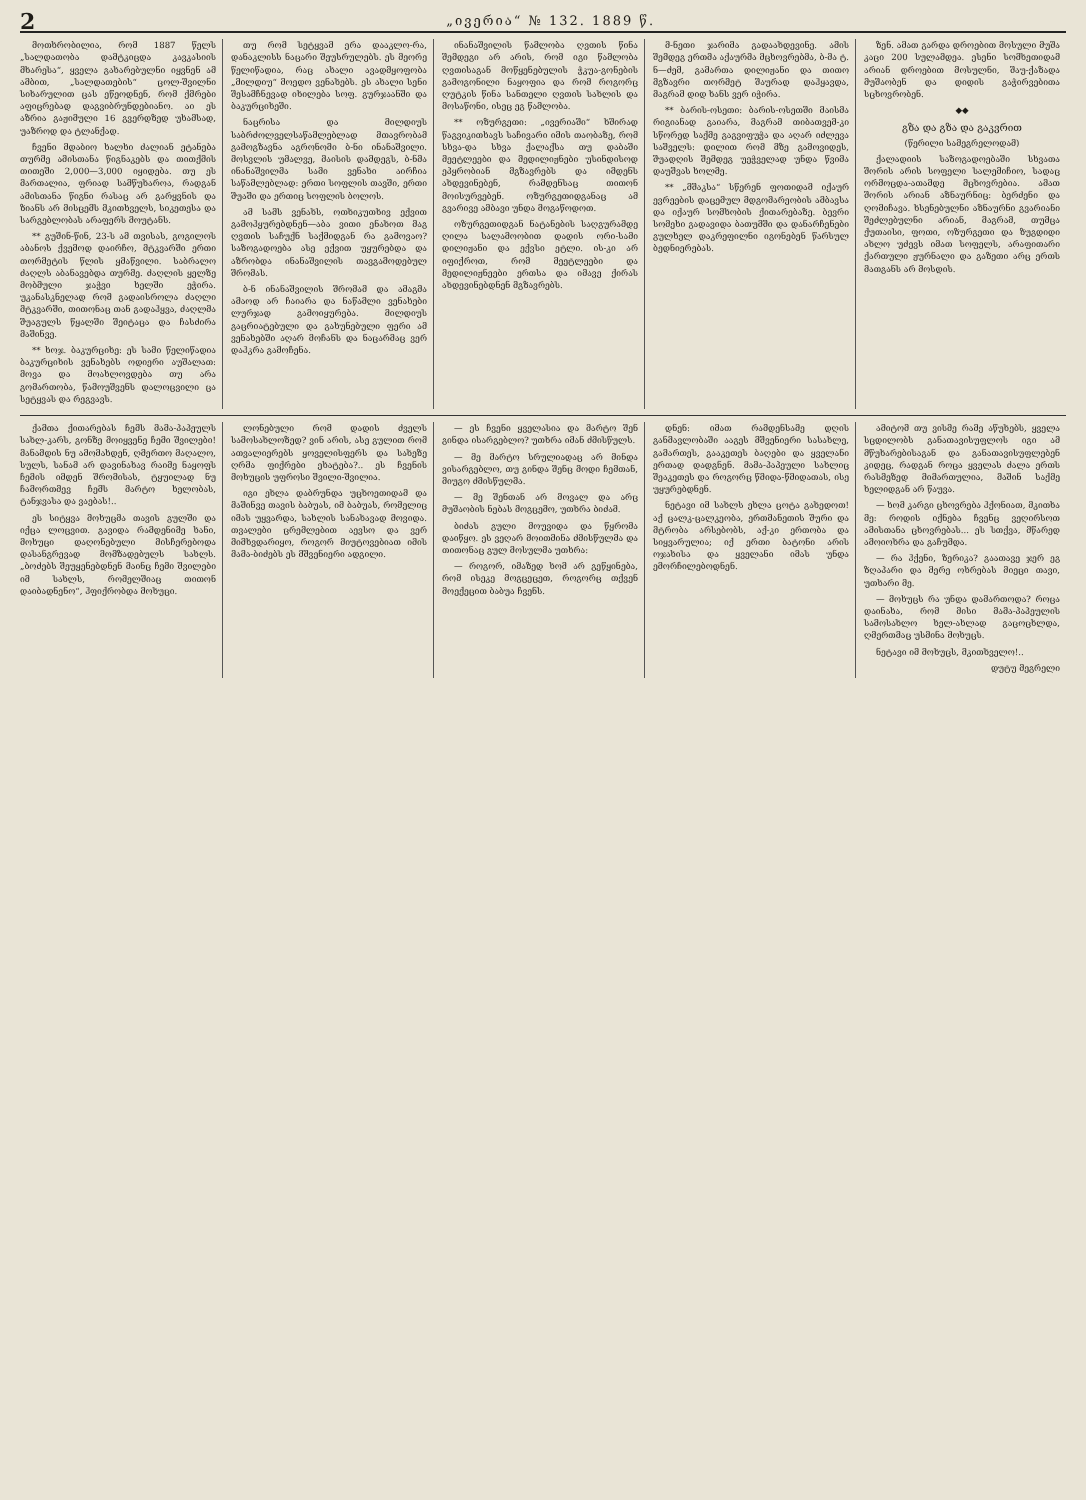2 „ივერია“ № 132. 1889 წ.
მოთხრობილია, რომ 1887 წელს „სალდათობა დამტკიცდა კავკასიის მხარესა“, ყველა გახარებულნი იყვნენ ამ ამბით, „სალდათების“ ცოლ-შვილნი სიხარულით ცას ეწეოდნენ, რომ ქმრები აფიცრებად დაგვიბრუნდებიანო. აი ეს აზრია გაჟიმული 16 გვერდზედ უხამსად, უაზროდ და ტლანქად.
ჩვენი მდაბიო ხალხი ძალიან ეტანება თურმე ამისთანა წიგნაკებს და თითქმის თითეში 2,000—3,000 იყიდება. თუ ეს მართალია, ფრიად სამწუხაროა, რადგან ამისთანა წიგნი რასაც არ გარყვნის და ზიანს არ მისცემს მკითხველს, სიკეთესა და სარგებლობას არაფერს მოუტანს.
** გუშინ-წინ, 23-ს ამ თვისას, გოგილოს აბანოს ქვემოდ დაირჩო, მტკვარში ერთი თორმეტის წლის ყმაწვილი. საბრალო ძაღლს აბანავებდა თურმე. ძაღლის ყელზე მობმული ჯაჭვი ხელში ეჭირა. უკანასკნელად რომ გადაისროლა ძაღლი მტკვარში, თითონაც თან გადაჰყვა, ძაღლმა შუაგულს წყალში შეიტაცა და ჩასძირა მაშინვე.
** ხოჯ. ბაკურციხე: ეს სამი წელიწადია ბაკურციხის ვენახებს ოდიერი აუშალათ: მოვა და მოახლოვდება თუ არა გომართობა, წამოუშვენს დალოცვილი ცა სეტყვას და რეგვავს.
თუ რომ სეტყვამ ერა დააკლო-რა, დანაკლისს ნაცარი შეუსრულებს. ეს მეორე წელიწადია, რაც ახალი ავადმყოფობა „მილდიუ“ მოედო ვენახებს. ეს ახალი სენი შესამჩნევად იხილება სოფ. გურჯაანში და ბაკურციხეში.
ნაცრისა და მილდიუს საბრძოლველსაწამლებლად მთავრობამ გამოგზავნა აგრონომი ბ-ნი ინანაშვილი. მოსვლის უმალვე, მაისის დამდეგს, ბ-ნმა ინანაშვილმა სამი ვენახი აირჩია საწამლებლად: ერთი სოფლის თავში, ერთი შუაში და ერთიც სოფლის ბოლოს.
ამ სამს ვენახს, ოთხიკუთხივ ექვით გამოჰყურებდნენ—აბა ვითი ენახოთ მაგ ღვთის საჩუქნ საქმიდგან რა გამოვაო? საზოგადოება ასე ექვით უყურებდა და აზრობდა ინანაშვილის თავგამოდებულ შრომას.
ბ-ნ ინანაშვილის შრომამ და ამაგმა ამაოდ არ ჩაიარა და ნაწამლი ვენახები ლურჯად გამოიყურება. მილდიუს გაცრიატებული და გახუნებული ფერი ამ ვენახებში აღარ მოჩანს და ნაცარმაც ვერ დაჰკრა გამოჩენა.
ინანაშვილის წამლობა ღვთის წინა შემდეგი არ არის, რომ იგი წამლობა ღვთისაგან მოწყენებულის ჭკუა-გონების გამოგონილი ნაყოფია და რომ როგორც ღუტკის წინა სანთელი ღვთის სახლის და მოსაწონი, ისეც ეგ წამლობა.
** ოზურგეთი: „ივერიაში“ ხშირად წაგვიკითხავს საჩივარი იმის თაობაზე, რომ სხვა-და სხვა ქალაქსა თუ დაბაში მეეტლეები და მედილიჟნები უსინდისოდ ეპყრობიან მგზავრებს და იმდენს ახდევინებენ, რამდენსაც თითონ მოისურვებენ. ოზურგეთიდგანაც ამ გვარივე ამბავი უნდა მოგაწოდოთ.
ოზურგეთიდგან ნატანების საღგურამდე ღილა სალამოობით დადის ორი-სამი დილიჟანი და ექვსი ეტლი. ის-კი არ იფიქროთ, რომ მეეტლეები და მედილიჟნეები ერთსა და იმავე ქირას ახდევინებდნენ მგზავრებს.
მ-ნეთი ჯარიმა გადაახდევინე. ამის შემდეგ ერთმა აქაურმა მცხოვრებმა, ბ-მა ტ. ნ—ძემ, გამართა დილიჟანი და თითო მგზავრი თორმეტ შაურად დაჰყავდა, მაგრამ დიდ ხანს ვერ იჭირა.
** ბარის-ოსეთი: ბარის-ოსეთში მაისმა რიგიანად გაიარა, მაგრამ თიბათვემ-კი სწორედ საქმე გაგვიფუჭა და აღარ იძლევა საშველს: დილით რომ მზე გამოვიდეს, შუადღის შემდეგ უეჭველად უნდა წვიმა დაუშვას ხოლმე.
** „მშაკსა“ სწერენ ფოთიდამ იქაურ ევრეების დაცემულ მდგომარეობის ამბავსა და იქაურ სომხობის ქითარებაზე. ბევრი სომეხი გადავიდა ბათუმში და დანარჩენები გულხელ დაკრეფილნი იგონებენ წარსულ ბედნიერებას.
ზენ. ამათ გარდა დროებით მოსული მუშა კაცი 200 სულამდეა. ესენი სომხეთიდამ არიან დროებით მოსულნი, შაუ-ქაზადა მუშაობენ და დიდის გაჭირვებითა სცხოვრობენ.
◆◆
გზა და გზა და გაკვრით
(წერილი სამეგრელოდამ)
ქალადიის საზოგადოებაში სხვათა შორის არის სოფელი სალემიჩიო, სადაც ორმოცდა-ათამდე მცხოვრებია. ამათ შორის არიან აზნაურნიც: ბერძენი და ღომიჩავა. ხსენებულნი აზნაურნი გვარიანი შეძლებულნი არიან, მაგრამ, თუმცა ქუთაისი, ფოთი, ოზურგეთი და ზუგდიდი ახლო უძევს იმათ სოფელს, არაფითარი ქართული ჟურნალი და გაზეთი არც ერთს მათგანს არ მოსდის.
ქამთა ქითარებას ჩემს მამა-პაპეულს სახლ-კარს, გონზე მოიყვენე ჩემი შვილები! მანამდის ნუ ამომახდენ, ღმერთო მაღალო, სულს, სანამ არ დავინახავ რაიმე ნაყოფს ჩემის იმდენ შრომისას, ტყუილად ნუ ჩამორთმევ ჩემს მარტო ხელობას, ტანჯვასა და ვაებას!..
ეს სიტყვა მოხუცმა თავის გულში და იქცა ლოცვით. გავიდა რამდენიმე ხანი, მოხუცი დაღონებული მისჩერებოდა დასანგრევად მომზადებულს სახლს. „ბოძებს შეუყენებდნენ მაინც ჩემი შვილები იმ სახლს, რომელშიაც თითონ დაიბადნენო“, ჰფიქრობდა მოხუცი.
ლონებული რომ დადის ძველს სამოსახლოზედ? ვინ არის, ასე გულით რომ ათვალიერებს ყოველისფერს და სახეზე ღრმა ფიქრები ეხატება?.. ეს ჩვენის მოხუცის უფროსი შვილი-შვილია.
იგი ეხლა დაბრუნდა უცხოეთიდამ და მაშინვე თავის ბაბუას, იმ ბაბუას, რომელიც იმას უყვარდა, სახლის სანახავად მოვიდა. თვალები ცრემლებით აევსო და ვერ მიმხვდარიყო, როგორ მიუტოვებიათ იმის მამა-ბიძებს ეს მშვენიერი ადგილი.
— ეს ჩვენი ყველასია და მარტო შენ გინდა ისარგებლო? უთხრა იმან ძმისწულს.
— მე მარტო სრულიადაც არ მინდა ვისარგებლო, თუ გინდა შენც მოდი ჩემთან, მიუგო ძმისწულმა.
— მე შენთან არ მოვალ და არც მუშაობის ნებას მოგცემო, უთხრა ბიძამ.
ბიძას გული მოუვიდა და წყრომა დაიწყო. ეს ვეღარ მოითმინა ძმისწულმა და თითონაც გულ მოსულმა უთხრა:
— როგორ, იმაზედ ხომ არ გეწყინება, რომ ისეკე მოგცეცეთ, როგორც თქვენ მოექეცით ბაბუა ჩვენს.
დნენ: იმათ რამდენსამე დღის განმავლობაში ააგეს მშვენიერი სასახლე, გამართეს, გააკეთეს ბაღები და ყველანი ერთად დადგნენ. მამა-პაპეული სახლიც შეაკეთეს და როგორც წმიდა-წმიდათას, ისე უყურებდნენ.
ნეტავი იმ სახლს ეხლა ცოტა გახედოთ! აქ ცალკ-ცალკეობა, ერთმანეთის შური და მტრობა არსებობს, აქ-კი ერთობა და სიყვარულია; იქ ერთი ბატონი არის ოჯახისა და ყველანი იმას უნდა ემორჩილებოდნენ.
ამიტომ თუ ვისმე რამე აწუხებს, ყველა სცდილობს განათავისუფლოს იგი ამ მწუხარებისაგან და განათავისუფლებენ კიდეც, რადგან როცა ყველას ძალა ერთს რასმეზედ მიმართულია, მაშინ საქმე ხელიდგან არ წაუვა.
— ხომ კარგი ცხოვრება ჰქონიათ, მკითხა მე: როდის იქნება ჩვენც ვეღირსოთ ამისთანა ცხოვრებას... ეს სთქვა, მწარედ ამოიოხრა და გაჩუმდა.
— რა ჰქენი, ზერიკა? გაათავე ჯერ ეგ ზღაპარი და მერე ოხრებას მიეცი თავი, უთხარი მე.
— მოხუცს რა უნდა დამართოდა? როცა დაინახა, რომ მისი მამა-პაპეულის სამოსახლო ხელ-ახლად გაცოცხლდა, ღმერთმაც უსმინა მოხუცს.
ნეტავი იმ მოხუცს, მკითხველო!..
დუტუ მეგრელი